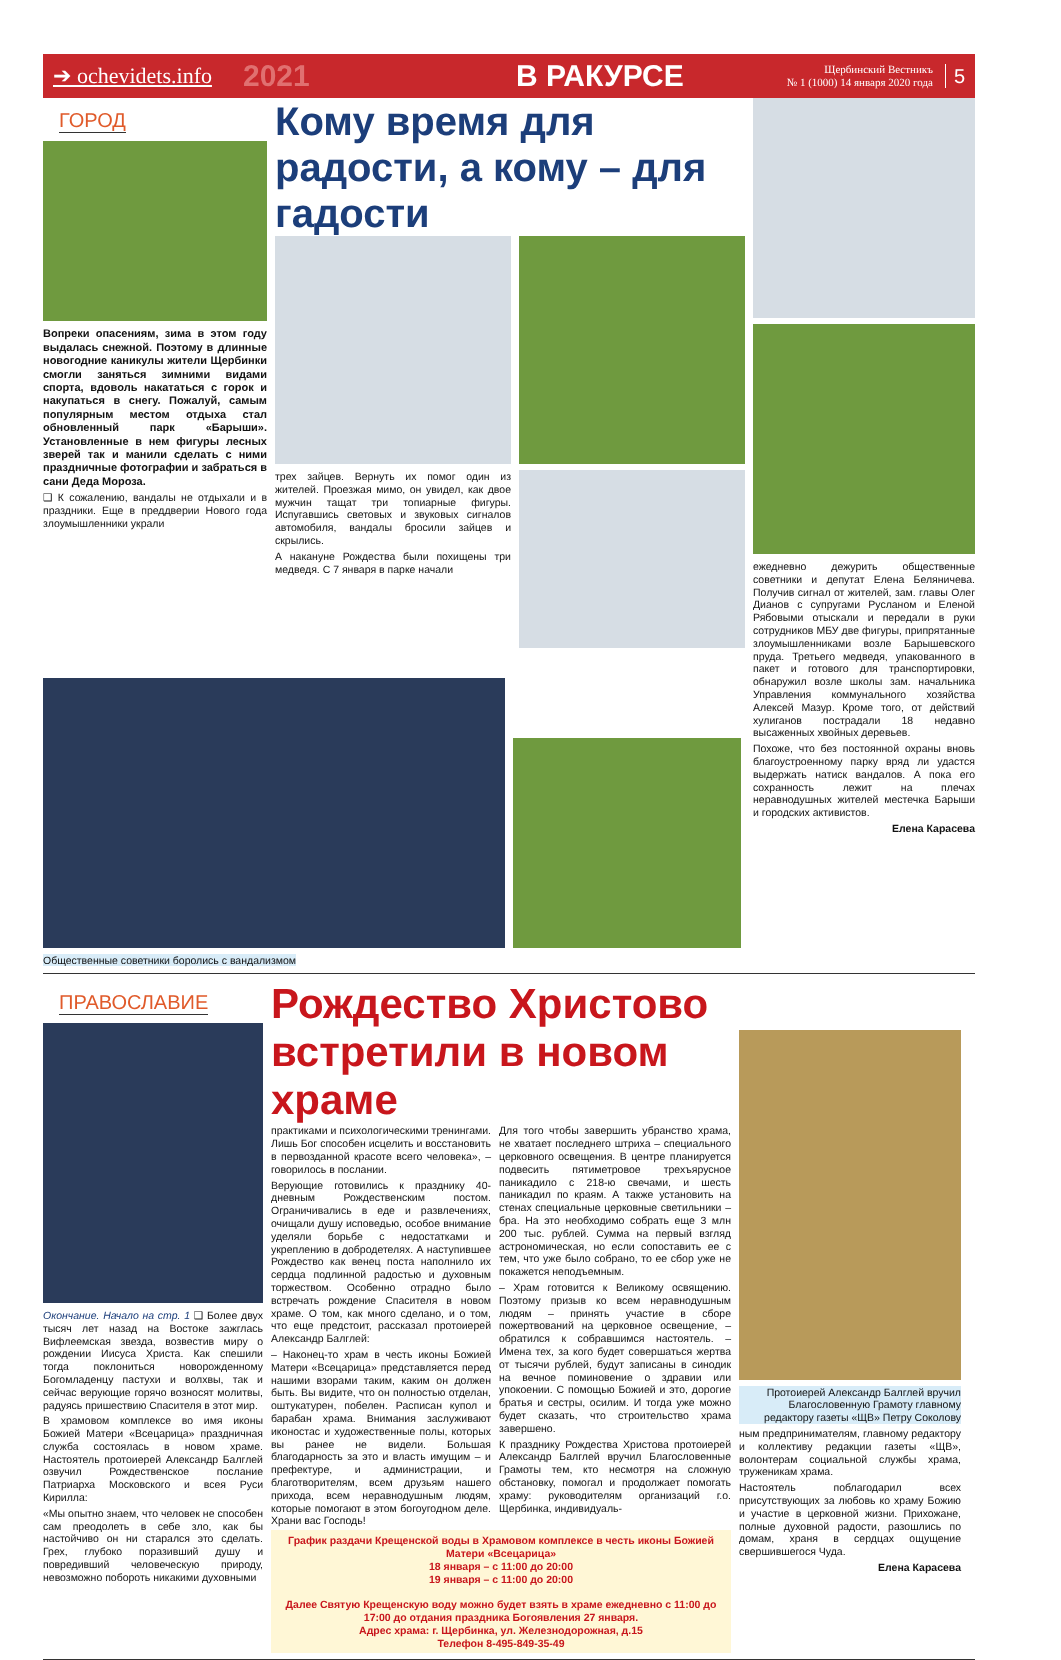➔ ochevidets.info 2021 В РАКУРСЕ Щербинский Вестникъ
№ 1 (1000) 14 января 2020 года 5
ГОРОД
Вопреки опасениям, зима в этом году выдалась снежной. Поэтому в длинные новогодние каникулы жители Щербинки смогли заняться зимними видами спорта, вдоволь накататься с горок и накупаться в снегу. Пожалуй, самым популярным местом отдыха стал обновленный парк «Барыши». Установленные в нем фигуры лесных зверей так и манили сделать с ними праздничные фотографии и забраться в сани Деда Мороза.
❑ К сожалению, вандалы не отдыхали и в праздники. Еще в преддверии Нового года злоумышленники украли
Кому время для радости, а кому – для гадости
трех зайцев. Вернуть их помог один из жителей. Проезжая мимо, он увидел, как двое мужчин тащат три топиарные фигуры. Испугавшись световых и звуковых сигналов автомобиля, вандалы бросили зайцев и скрылись.
А накануне Рождества были похищены три медведя. С 7 января в парке начали
ежедневно дежурить общественные советники и депутат Елена Беляничева. Получив сигнал от жителей, зам. главы Олег Дианов с супругами Русланом и Еленой Рябовыми отыскали и передали в руки сотрудников МБУ две фигуры, припрятанные злоумышленниками возле Барышевского пруда. Третьего медведя, упакованного в пакет и готового для транспортировки, обнаружил возле школы зам. начальника Управления коммунального хозяйства Алексей Мазур. Кроме того, от действий хулиганов пострадали 18 недавно высаженных хвойных деревьев.
Похоже, что без постоянной охраны вновь благоустроенному парку вряд ли удастся выдержать натиск вандалов. А пока его сохранность лежит на плечах неравнодушных жителей местечка Барыши и городских активистов.
Елена Карасева
Общественные советники боролись с вандализмом
ПРАВОСЛАВИЕ
Окончание. Начало на стр. 1 ❑ Более двух тысяч лет назад на Востоке зажглась Вифлеемская звезда, возвестив миру о рождении Иисуса Христа. Как спешили тогда поклониться новорожденному Богомладенцу пастухи и волхвы, так и сейчас верующие горячо возносят молитвы, радуясь пришествию Спасителя в этот мир.
В храмовом комплексе во имя иконы Божией Матери «Всецарица» праздничная служба состоялась в новом храме. Настоятель протоиерей Александр Балглей озвучил Рождественское послание Патриарха Московского и всея Руси Кирилла:
«Мы опытно знаем, что человек не способен сам преодолеть в себе зло, как бы настойчиво он ни старался это сделать. Грех, глубоко поразивший душу и повредивший человеческую природу, невозможно побороть никакими духовными
Рождество Христово встретили в новом храме
практиками и психологическими тренингами. Лишь Бог способен исцелить и восстановить в первозданной красоте всего человека», – говорилось в послании.
Верующие готовились к празднику 40-дневным Рождественским постом. Ограничивались в еде и развлечениях, очищали душу исповедью, особое внимание уделяли борьбе с недостатками и укреплению в добродетелях. А наступившее Рождество как венец поста наполнило их сердца подлинной радостью и духовным торжеством. Особенно отрадно было встречать рождение Спасителя в новом храме. О том, как много сделано, и о том, что еще предстоит, рассказал протоиерей Александр Балглей:
– Наконец-то храм в честь иконы Божией Матери «Всецарица» представляется перед нашими взорами таким, каким он должен быть. Вы видите, что он полностью отделан, оштукатурен, побелен. Расписан купол и барабан храма. Внимания заслуживают иконостас и художественные полы, которых вы ранее не видели. Большая благодарность за это и власть имущим – и префектуре, и администрации, и благотворителям, всем друзьям нашего прихода, всем неравнодушным людям, которые помогают в этом богоугодном деле. Храни вас Господь!
Для того чтобы завершить убранство храма, не хватает последнего штриха – специального церковного освещения. В центре планируется подвесить пятиметровое трехъярусное паникадило с 218-ю свечами, и шесть паникадил по краям. А также установить на стенах специальные церковные светильники – бра. На это необходимо собрать еще 3 млн 200 тыс. рублей. Сумма на первый взгляд астрономическая, но если сопоставить ее с тем, что уже было собрано, то ее сбор уже не покажется неподъемным.
– Храм готовится к Великому освящению. Поэтому призыв ко всем неравнодушным людям – принять участие в сборе пожертвований на церковное освещение, – обратился к собравшимся настоятель. – Имена тех, за кого будет совершаться жертва от тысячи рублей, будут записаны в синодик на вечное поминовение о здравии или упокоении. С помощью Божией и это, дорогие братья и сестры, осилим. И тогда уже можно будет сказать, что строительство храма завершено.
К празднику Рождества Христова протоиерей Александр Балглей вручил Благословенные Грамоты тем, кто несмотря на сложную обстановку, помогал и продолжает помогать храму: руководителям организаций г.о. Щербинка, индивидуаль-
График раздачи Крещенской воды в Храмовом комплексе в честь иконы Божией Матери «Всецарица»
18 января – с 11:00 до 20:00
19 января – с 11:00 до 20:00
Далее Святую Крещенскую воду можно будет взять в храме ежедневно с 11:00 до 17:00 до отдания праздника Богоявления 27 января.
Адрес храма: г. Щербинка, ул. Железнодорожная, д.15
Телефон 8-495-849-35-49
Протоиерей Александр Балглей вручил Благословенную Грамоту главному редактору газеты «ЩВ» Петру Соколову
ным предпринимателям, главному редактору и коллективу редакции газеты «ЩВ», волонтерам социальной службы храма, труженикам храма.
Настоятель поблагодарил всех присутствующих за любовь ко храму Божию и участие в церковной жизни. Прихожане, полные духовной радости, разошлись по домам, храня в сердцах ощущение свершившегося Чуда.
Елена Карасева